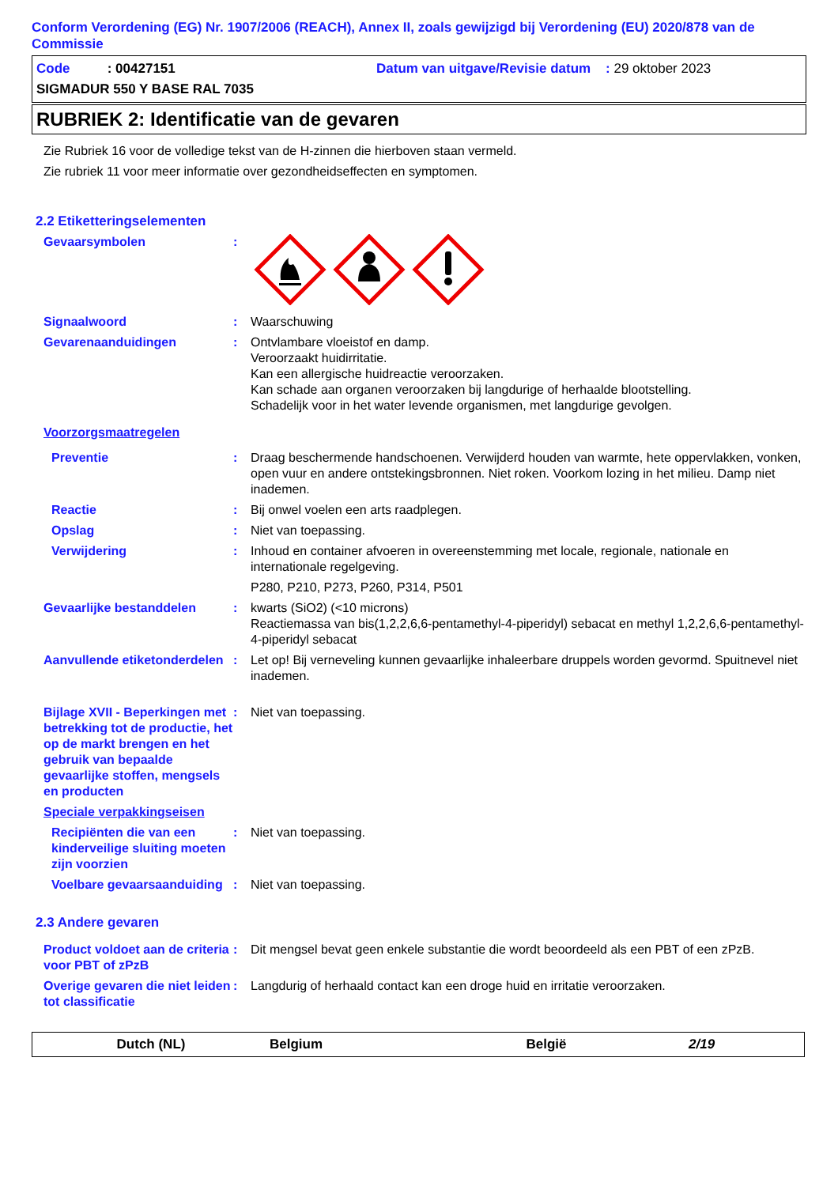Conform Verordening (EG) Nr. 1907/2006 (REACH), Annex II, zoals gewijzigd bij Verordening (EU) 2020/878 van de Commissie
Code : 00427151 Datum van uitgave/Revisie datum : 29 oktober 2023
SIGMADUR 550 Y BASE RAL 7035
RUBRIEK 2: Identificatie van de gevaren
Zie Rubriek 16 voor de volledige tekst van de H-zinnen die hierboven staan vermeld.
Zie rubriek 11 voor meer informatie over gezondheidseffecten en symptomen.
2.2 Etiketteringselementen
Gevaarsymbolen :
Signaalwoord : Waarschuwing
Gevarenaanduidingen : Ontvlambare vloeistof en damp.
Veroorzaakt huidirritatie.
Kan een allergische huidreactie veroorzaken.
Kan schade aan organen veroorzaken bij langdurige of herhaalde blootstelling.
Schadelijk voor in het water levende organismen, met langdurige gevolgen.
Voorzorgsmaatregelen
Preventie : Draag beschermende handschoenen. Verwijderd houden van warmte, hete oppervlakken, vonken, open vuur en andere ontstekingsbronnen. Niet roken. Voorkom lozing in het milieu. Damp niet inademen.
Reactie : Bij onwel voelen een arts raadplegen.
Opslag : Niet van toepassing.
Verwijdering : Inhoud en container afvoeren in overeenstemming met locale, regionale, nationale en internationale regelgeving.
P280, P210, P273, P260, P314, P501
Gevaarlijke bestanddelen : kwarts (SiO2) (<10 microns)
Reactiemassa van bis(1,2,2,6,6-pentamethyl-4-piperidyl) sebacat en methyl 1,2,2,6,6-pentamethyl-4-piperidyl sebacat
Aanvullende etiketonderdelen
: Let op! Bij verneveling kunnen gevaarlijke inhaleerbare druppels worden gevormd. Spuitnevel niet inademen.
Bijlage XVII - Beperkingen met betrekking tot de productie, het op de markt brengen en het gebruik van bepaalde gevaarlijke stoffen, mengsels en producten
: Niet van toepassing.
Speciale verpakkingseisen
Recipiënten die van een kinderveilige sluiting moeten zijn voorzien
: Niet van toepassing.
Voelbare gevaarsaanduiding
: Niet van toepassing.
2.3 Andere gevaren
Product voldoet aan de criteria voor PBT of zPzB
: Dit mengsel bevat geen enkele substantie die wordt beoordeeld als een PBT of een zPzB.
Overige gevaren die niet leiden tot classificatie
: Langdurig of herhaald contact kan een droge huid en irritatie veroorzaken.
Dutch (NL) Belgium België 2/19